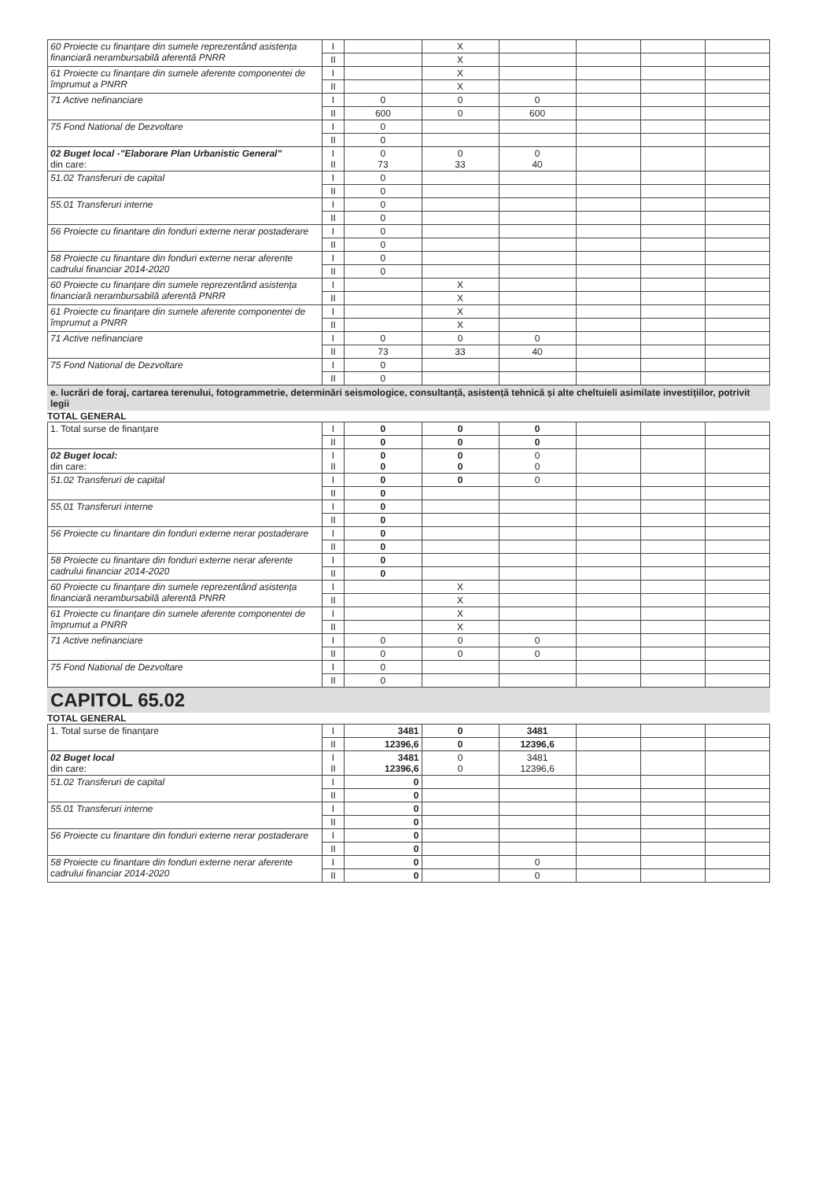| 60 Proiecte cu finanțare din sumele reprezentând asistența financiară nerambursabilă aferentă PNRR | I | | X | | | | |
| | II | | X | | | | |
| 61 Proiecte cu finanțare din sumele aferente componentei de împrumut a PNRR | I | | X | | | | |
| | II | | X | | | | |
| 71 Active nefinanciare | I | 0 | 0 | 0 | | | |
| | II | 600 | 0 | 600 | | | |
| 75 Fond National de Dezvoltare | I | 0 | | | | | |
| | II | 0 | | | | | |
| 02 Buget local -"Elaborare Plan Urbanistic General" din care: | I II | 0 73 | 0 33 | 0 40 | | | |
| 51.02 Transferuri de capital | I | 0 | | | | | |
| | II | 0 | | | | | |
| 55.01 Transferuri interne | I | 0 | | | | | |
| | II | 0 | | | | | |
| 56 Proiecte cu finantare din fonduri externe nerar postaderare | I | 0 | | | | | |
| | II | 0 | | | | | |
| 58 Proiecte cu finantare din fonduri externe nerar aferente cadrului financiar 2014-2020 | I | 0 | | | | | |
| | II | 0 | | | | | |
| 60 Proiecte cu finanțare din sumele reprezentând asistența financiară nerambursabilă aferentă PNRR | I | | X | | | | |
| | II | | X | | | | |
| 61 Proiecte cu finanțare din sumele aferente componentei de împrumut a PNRR | I | | X | | | | |
| | II | | X | | | | |
| 71 Active nefinanciare | I | 0 | 0 | 0 | | | |
| | II | 73 | 33 | 40 | | | |
| 75 Fond National de Dezvoltare | I | 0 | | | | | |
| | II | 0 | | | | | |
e. lucrări de foraj, cartarea terenului, fotogrammetrie, determinări seismologice, consultanță, asistență tehnică și alte cheltuieli asimilate investițiilor, potrivit legii
TOTAL GENERAL
| 1. Total surse de finanțare | I | 0 | 0 | 0 | | | |
| | II | 0 | 0 | 0 | | | |
| 02 Buget local: din care: | I II | 0 0 | 0 0 | 0 0 | | | |
| 51.02 Transferuri de capital | I | 0 | 0 | 0 | | | |
| | II | 0 | | | | | |
| 55.01 Transferuri interne | I | 0 | | | | | |
| | II | 0 | | | | | |
| 56 Proiecte cu finantare din fonduri externe nerar postaderare | I | 0 | | | | | |
| | II | 0 | | | | | |
| 58 Proiecte cu finantare din fonduri externe nerar aferente cadrului financiar 2014-2020 | I | 0 | | | | | |
| | II | 0 | | | | | |
| 60 Proiecte cu finanțare din sumele reprezentând asistența financiară nerambursabilă aferentă PNRR | I | | X | | | | |
| | II | | X | | | | |
| 61 Proiecte cu finanțare din sumele aferente componentei de împrumut a PNRR | I | | X | | | | |
| | II | | X | | | | |
| 71 Active nefinanciare | I | 0 | 0 | 0 | | | |
| | II | 0 | 0 | 0 | | | |
| 75 Fond National de Dezvoltare | I | 0 | | | | | |
| | II | 0 | | | | | |
CAPITOL 65.02
TOTAL GENERAL
| 1. Total surse de finanțare | I | 3481 | 0 | 3481 | | | |
| | II | 12396,6 | 0 | 12396,6 | | | |
| 02 Buget local din care: | I II | 3481 12396,6 | 0 0 | 3481 12396,6 | | | |
| 51.02 Transferuri de capital | I | 0 | | | | | |
| | II | 0 | | | | | |
| 55.01 Transferuri interne | I | 0 | | | | | |
| | II | 0 | | | | | |
| 56 Proiecte cu finantare din fonduri externe nerar postaderare | I | 0 | | | | | |
| | II | 0 | | | | | |
| 58 Proiecte cu finantare din fonduri externe nerar aferente cadrului financiar 2014-2020 | I | 0 | | 0 | | | |
| | II | 0 | | 0 | | | |